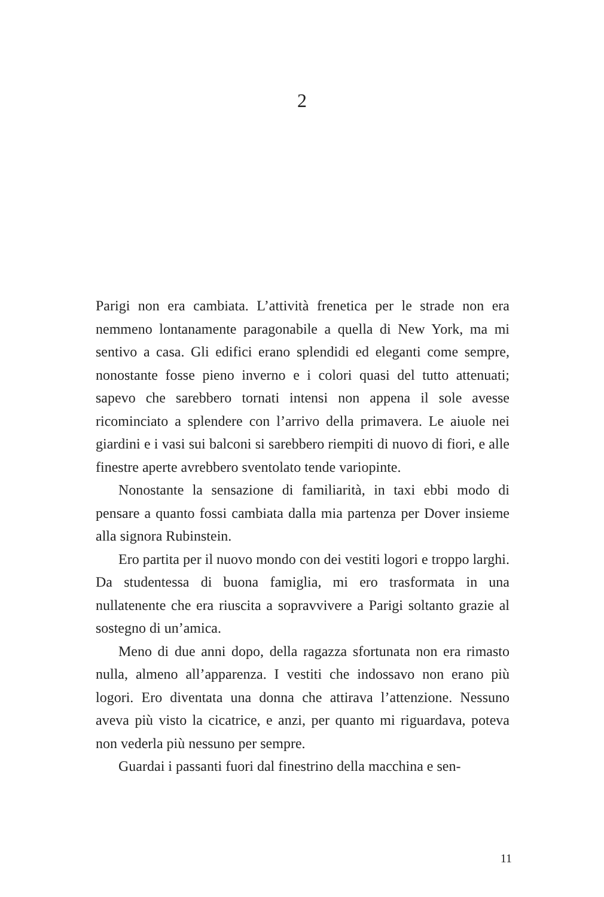2
Parigi non era cambiata. L’attività frenetica per le strade non era nemmeno lontanamente paragonabile a quella di New York, ma mi sentivo a casa. Gli edifici erano splendidi ed eleganti come sempre, nonostante fosse pieno inverno e i colori quasi del tutto attenuati; sapevo che sarebbero tornati intensi non appena il sole avesse ricominciato a splendere con l’arrivo della primavera. Le aiuole nei giardini e i vasi sui balconi si sarebbero riempiti di nuovo di fiori, e alle finestre aperte avrebbero sventolato tende variopinte.
Nonostante la sensazione di familiarità, in taxi ebbi modo di pensare a quanto fossi cambiata dalla mia partenza per Dover insieme alla signora Rubinstein.
Ero partita per il nuovo mondo con dei vestiti logori e troppo larghi. Da studentessa di buona famiglia, mi ero trasformata in una nullatenente che era riuscita a sopravvivere a Parigi soltanto grazie al sostegno di un’amica.
Meno di due anni dopo, della ragazza sfortunata non era rimasto nulla, almeno all’apparenza. I vestiti che indossavo non erano più logori. Ero diventata una donna che attirava l’attenzione. Nessuno aveva più visto la cicatrice, e anzi, per quanto mi riguardava, poteva non vederla più nessuno per sempre.
Guardai i passanti fuori dal finestrino della macchina e sen-
11